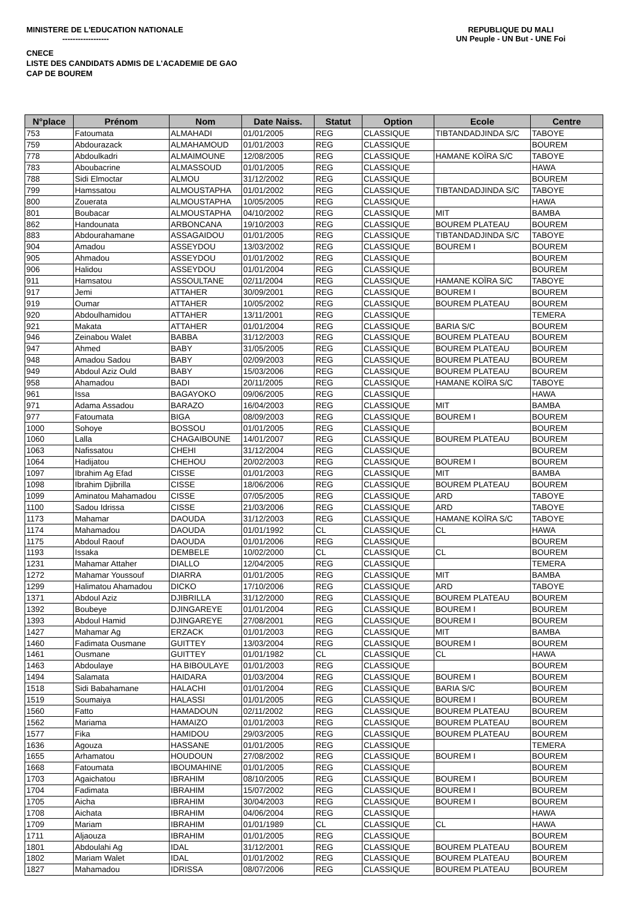MINISTERE DE L'EDUCATION NATIONALE
------------------
REPUBLIQUE DU MALI
UN Peuple - UN But - UNE Foi
CNECE
LISTE DES CANDIDATS ADMIS DE L'ACADEMIE DE GAO
CAP DE BOUREM
| N°place | Prénom | Nom | Date Naiss. | Statut | Option | Ecole | Centre |
| --- | --- | --- | --- | --- | --- | --- | --- |
| 753 | Fatoumata | ALMAHADI | 01/01/2005 | REG | CLASSIQUE | TIBTANDADJINDA S/C | TABOYE |
| 759 | Abdourazack | ALMAHAMOUD | 01/01/2003 | REG | CLASSIQUE | | BOUREM |
| 778 | Abdoulkadri | ALMAIMOUNE | 12/08/2005 | REG | CLASSIQUE | HAMANE KOÏRA S/C | TABOYE |
| 783 | Aboubacrine | ALMASSOUD | 01/01/2005 | REG | CLASSIQUE | | HAWA |
| 788 | Sidi Elmoctar | ALMOU | 31/12/2002 | REG | CLASSIQUE | | BOUREM |
| 799 | Hamssatou | ALMOUSTAPHA | 01/01/2002 | REG | CLASSIQUE | TIBTANDADJINDA S/C | TABOYE |
| 800 | Zouerata | ALMOUSTAPHA | 10/05/2005 | REG | CLASSIQUE | | HAWA |
| 801 | Boubacar | ALMOUSTAPHA | 04/10/2002 | REG | CLASSIQUE | MIT | BAMBA |
| 862 | Handounata | ARBONCANA | 19/10/2003 | REG | CLASSIQUE | BOUREM PLATEAU | BOUREM |
| 883 | Abdourahamane | ASSAGAIDOU | 01/01/2005 | REG | CLASSIQUE | TIBTANDADJINDA S/C | TABOYE |
| 904 | Amadou | ASSEYDOU | 13/03/2002 | REG | CLASSIQUE | BOUREM I | BOUREM |
| 905 | Ahmadou | ASSEYDOU | 01/01/2002 | REG | CLASSIQUE | | BOUREM |
| 906 | Halidou | ASSEYDOU | 01/01/2004 | REG | CLASSIQUE | | BOUREM |
| 911 | Hamsatou | ASSOULTANE | 02/11/2004 | REG | CLASSIQUE | HAMANE KOÏRA S/C | TABOYE |
| 917 | Jemi | ATTAHER | 30/09/2001 | REG | CLASSIQUE | BOUREM I | BOUREM |
| 919 | Oumar | ATTAHER | 10/05/2002 | REG | CLASSIQUE | BOUREM PLATEAU | BOUREM |
| 920 | Abdoulhamidou | ATTAHER | 13/11/2001 | REG | CLASSIQUE | | TEMERA |
| 921 | Makata | ATTAHER | 01/01/2004 | REG | CLASSIQUE | BARIA S/C | BOUREM |
| 946 | Zeinabou Walet | BABBA | 31/12/2003 | REG | CLASSIQUE | BOUREM PLATEAU | BOUREM |
| 947 | Ahmed | BABY | 31/05/2005 | REG | CLASSIQUE | BOUREM PLATEAU | BOUREM |
| 948 | Amadou Sadou | BABY | 02/09/2003 | REG | CLASSIQUE | BOUREM PLATEAU | BOUREM |
| 949 | Abdoul Aziz Ould | BABY | 15/03/2006 | REG | CLASSIQUE | BOUREM PLATEAU | BOUREM |
| 958 | Ahamadou | BADI | 20/11/2005 | REG | CLASSIQUE | HAMANE KOÏRA S/C | TABOYE |
| 961 | Issa | BAGAYOKO | 09/06/2005 | REG | CLASSIQUE | | HAWA |
| 971 | Adama Assadou | BARAZO | 16/04/2003 | REG | CLASSIQUE | MIT | BAMBA |
| 977 | Fatoumata | BIGA | 08/09/2003 | REG | CLASSIQUE | BOUREM I | BOUREM |
| 1000 | Sohoye | BOSSOU | 01/01/2005 | REG | CLASSIQUE | | BOUREM |
| 1060 | Lalla | CHAGAIBOUNE | 14/01/2007 | REG | CLASSIQUE | BOUREM PLATEAU | BOUREM |
| 1063 | Nafissatou | CHEHI | 31/12/2004 | REG | CLASSIQUE | | BOUREM |
| 1064 | Hadijatou | CHEHOU | 20/02/2003 | REG | CLASSIQUE | BOUREM I | BOUREM |
| 1097 | Ibrahim Ag Efad | CISSE | 01/01/2003 | REG | CLASSIQUE | MIT | BAMBA |
| 1098 | Ibrahim Djibrilla | CISSE | 18/06/2006 | REG | CLASSIQUE | BOUREM PLATEAU | BOUREM |
| 1099 | Aminatou Mahamadou | CISSE | 07/05/2005 | REG | CLASSIQUE | ARD | TABOYE |
| 1100 | Sadou Idrissa | CISSE | 21/03/2006 | REG | CLASSIQUE | ARD | TABOYE |
| 1173 | Mahamar | DAOUDA | 31/12/2003 | REG | CLASSIQUE | HAMANE KOÏRA S/C | TABOYE |
| 1174 | Mahamadou | DAOUDA | 01/01/1992 | CL | CLASSIQUE | CL | HAWA |
| 1175 | Abdoul Raouf | DAOUDA | 01/01/2006 | REG | CLASSIQUE | | BOUREM |
| 1193 | Issaka | DEMBELE | 10/02/2000 | CL | CLASSIQUE | CL | BOUREM |
| 1231 | Mahamar Attaher | DIALLO | 12/04/2005 | REG | CLASSIQUE | | TEMERA |
| 1272 | Mahamar Youssouf | DIARRA | 01/01/2005 | REG | CLASSIQUE | MIT | BAMBA |
| 1299 | Halimatou Ahamadou | DICKO | 17/10/2006 | REG | CLASSIQUE | ARD | TABOYE |
| 1371 | Abdoul Aziz | DJIBRILLA | 31/12/2000 | REG | CLASSIQUE | BOUREM PLATEAU | BOUREM |
| 1392 | Boubeye | DJINGAREYE | 01/01/2004 | REG | CLASSIQUE | BOUREM I | BOUREM |
| 1393 | Abdoul Hamid | DJINGAREYE | 27/08/2001 | REG | CLASSIQUE | BOUREM I | BOUREM |
| 1427 | Mahamar Ag | ERZACK | 01/01/2003 | REG | CLASSIQUE | MIT | BAMBA |
| 1460 | Fadimata Ousmane | GUITTEY | 13/03/2004 | REG | CLASSIQUE | BOUREM I | BOUREM |
| 1461 | Ousmane | GUITTEY | 01/01/1982 | CL | CLASSIQUE | CL | HAWA |
| 1463 | Abdoulaye | HA BIBOULAYE | 01/01/2003 | REG | CLASSIQUE | | BOUREM |
| 1494 | Salamata | HAIDARA | 01/03/2004 | REG | CLASSIQUE | BOUREM I | BOUREM |
| 1518 | Sidi Babahamane | HALACHI | 01/01/2004 | REG | CLASSIQUE | BARIA S/C | BOUREM |
| 1519 | Soumaiya | HALASSI | 01/01/2005 | REG | CLASSIQUE | BOUREM I | BOUREM |
| 1560 | Fatto | HAMADOUN | 02/11/2002 | REG | CLASSIQUE | BOUREM PLATEAU | BOUREM |
| 1562 | Mariama | HAMAIZO | 01/01/2003 | REG | CLASSIQUE | BOUREM PLATEAU | BOUREM |
| 1577 | Fika | HAMIDOU | 29/03/2005 | REG | CLASSIQUE | BOUREM PLATEAU | BOUREM |
| 1636 | Agouza | HASSANE | 01/01/2005 | REG | CLASSIQUE | | TEMERA |
| 1655 | Arhamatou | HOUDOUN | 27/08/2002 | REG | CLASSIQUE | BOUREM I | BOUREM |
| 1668 | Fatoumata | IBOUMAHINE | 01/01/2005 | REG | CLASSIQUE | | BOUREM |
| 1703 | Agaichatou | IBRAHIM | 08/10/2005 | REG | CLASSIQUE | BOUREM I | BOUREM |
| 1704 | Fadimata | IBRAHIM | 15/07/2002 | REG | CLASSIQUE | BOUREM I | BOUREM |
| 1705 | Aicha | IBRAHIM | 30/04/2003 | REG | CLASSIQUE | BOUREM I | BOUREM |
| 1708 | Aichata | IBRAHIM | 04/06/2004 | REG | CLASSIQUE | | HAWA |
| 1709 | Mariam | IBRAHIM | 01/01/1989 | CL | CLASSIQUE | CL | HAWA |
| 1711 | Aljaouza | IBRAHIM | 01/01/2005 | REG | CLASSIQUE | | BOUREM |
| 1801 | Abdoulahi Ag | IDAL | 31/12/2001 | REG | CLASSIQUE | BOUREM PLATEAU | BOUREM |
| 1802 | Mariam Walet | IDAL | 01/01/2002 | REG | CLASSIQUE | BOUREM PLATEAU | BOUREM |
| 1827 | Mahamadou | IDRISSA | 08/07/2006 | REG | CLASSIQUE | BOUREM PLATEAU | BOUREM |